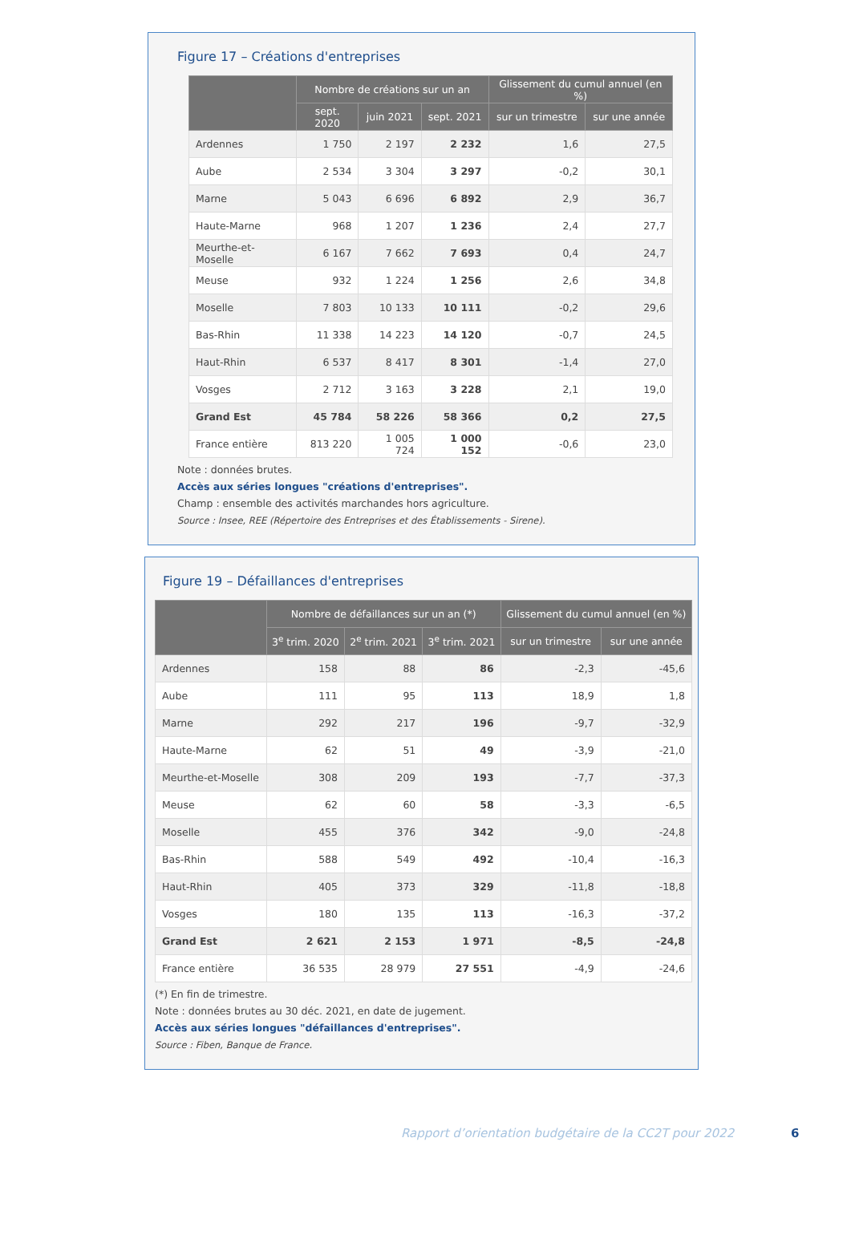Figure 17 – Créations d'entreprises
| | Nombre de créations sur un an | | | Glissement du cumul annuel (en %) | |
| --- | --- | --- | --- | --- | --- |
| | sept. 2020 | juin 2021 | sept. 2021 | sur un trimestre | sur une année |
| Ardennes | 1 750 | 2 197 | 2 232 | 1,6 | 27,5 |
| Aube | 2 534 | 3 304 | 3 297 | -0,2 | 30,1 |
| Marne | 5 043 | 6 696 | 6 892 | 2,9 | 36,7 |
| Haute-Marne | 968 | 1 207 | 1 236 | 2,4 | 27,7 |
| Meurthe-et-Moselle | 6 167 | 7 662 | 7 693 | 0,4 | 24,7 |
| Meuse | 932 | 1 224 | 1 256 | 2,6 | 34,8 |
| Moselle | 7 803 | 10 133 | 10 111 | -0,2 | 29,6 |
| Bas-Rhin | 11 338 | 14 223 | 14 120 | -0,7 | 24,5 |
| Haut-Rhin | 6 537 | 8 417 | 8 301 | -1,4 | 27,0 |
| Vosges | 2 712 | 3 163 | 3 228 | 2,1 | 19,0 |
| Grand Est | 45 784 | 58 226 | 58 366 | 0,2 | 27,5 |
| France entière | 813 220 | 1 005 724 | 1 000 152 | -0,6 | 23,0 |
Note : données brutes.
Accès aux séries longues "créations d'entreprises".
Champ : ensemble des activités marchandes hors agriculture.
Source : Insee, REE (Répertoire des Entreprises et des Établissements - Sirene).
Figure 19 – Défaillances d'entreprises
| | Nombre de défaillances sur un an (*) | | | Glissement du cumul annuel (en %) | |
| --- | --- | --- | --- | --- | --- |
| | 3<sup>e</sup> trim. 2020 | 2<sup>e</sup> trim. 2021 | 3<sup>e</sup> trim. 2021 | sur un trimestre | sur une année |
| Ardennes | 158 | 88 | 86 | -2,3 | -45,6 |
| Aube | 111 | 95 | 113 | 18,9 | 1,8 |
| Marne | 292 | 217 | 196 | -9,7 | -32,9 |
| Haute-Marne | 62 | 51 | 49 | -3,9 | -21,0 |
| Meurthe-et-Moselle | 308 | 209 | 193 | -7,7 | -37,3 |
| Meuse | 62 | 60 | 58 | -3,3 | -6,5 |
| Moselle | 455 | 376 | 342 | -9,0 | -24,8 |
| Bas-Rhin | 588 | 549 | 492 | -10,4 | -16,3 |
| Haut-Rhin | 405 | 373 | 329 | -11,8 | -18,8 |
| Vosges | 180 | 135 | 113 | -16,3 | -37,2 |
| Grand Est | 2 621 | 2 153 | 1 971 | -8,5 | -24,8 |
| France entière | 36 535 | 28 979 | 27 551 | -4,9 | -24,6 |
(*) En fin de trimestre.
Note : données brutes au 30 déc. 2021, en date de jugement.
Accès aux séries longues "défaillances d'entreprises".
Source : Fiben, Banque de France.
Rapport d’orientation budgétaire de la CC2T pour 2022 6